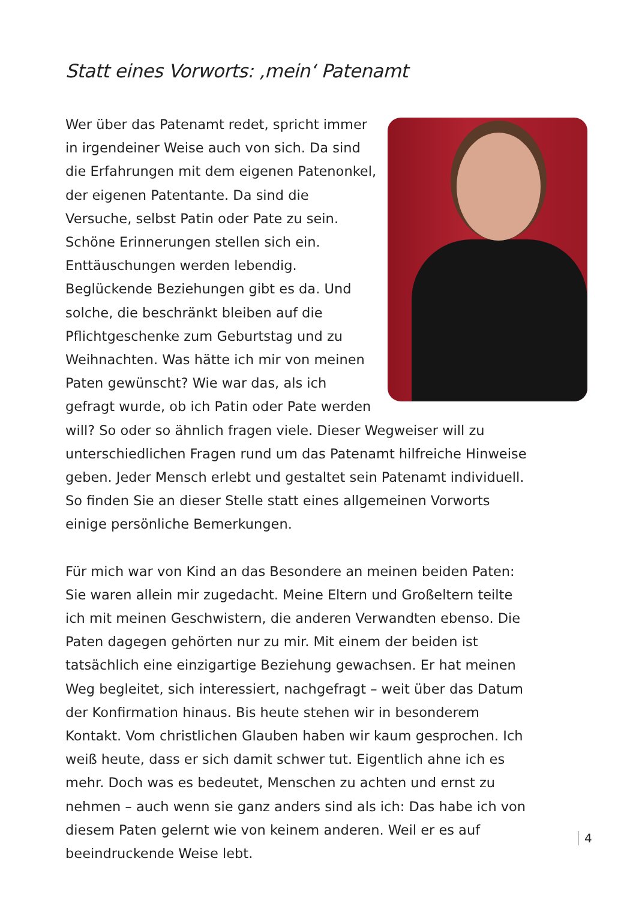Statt eines Vorworts: ‚mein‘ Patenamt
Wer über das Patenamt redet, spricht immer in irgendeiner Weise auch von sich. Da sind die Erfahrungen mit dem eigenen Patenonkel, der eigenen Patentante. Da sind die Versuche, selbst Patin oder Pate zu sein. Schöne Erinnerungen stellen sich ein. Enttäuschungen werden lebendig. Beglückende Beziehungen gibt es da. Und solche, die beschränkt bleiben auf die Pflichtgeschenke zum Geburtstag und zu Weihnachten. Was hätte ich mir von meinen Paten gewünscht? Wie war das, als ich gefragt wurde, ob ich Patin oder Pate werden will? So oder so ähnlich fragen viele. Dieser Wegweiser will zu unterschiedlichen Fragen rund um das Patenamt hilfreiche Hinweise geben. Jeder Mensch erlebt und gestaltet sein Patenamt individuell. So finden Sie an dieser Stelle statt eines allgemeinen Vorworts einige persönliche Bemerkungen.
Für mich war von Kind an das Besondere an meinen beiden Paten: Sie waren allein mir zugedacht. Meine Eltern und Großeltern teilte ich mit meinen Geschwistern, die anderen Verwandten ebenso. Die Paten dagegen gehörten nur zu mir. Mit einem der beiden ist tatsächlich eine einzigartige Beziehung gewachsen. Er hat meinen Weg begleitet, sich interessiert, nachgefragt – weit über das Datum der Konfirmation hinaus. Bis heute stehen wir in besonderem Kontakt. Vom christlichen Glauben haben wir kaum gesprochen. Ich weiß heute, dass er sich damit schwer tut. Eigentlich ahne ich es mehr. Doch was es bedeutet, Menschen zu achten und ernst zu nehmen – auch wenn sie ganz anders sind als ich: Das habe ich von diesem Paten gelernt wie von keinem anderen. Weil er es auf beeindruckende Weise lebt.
4